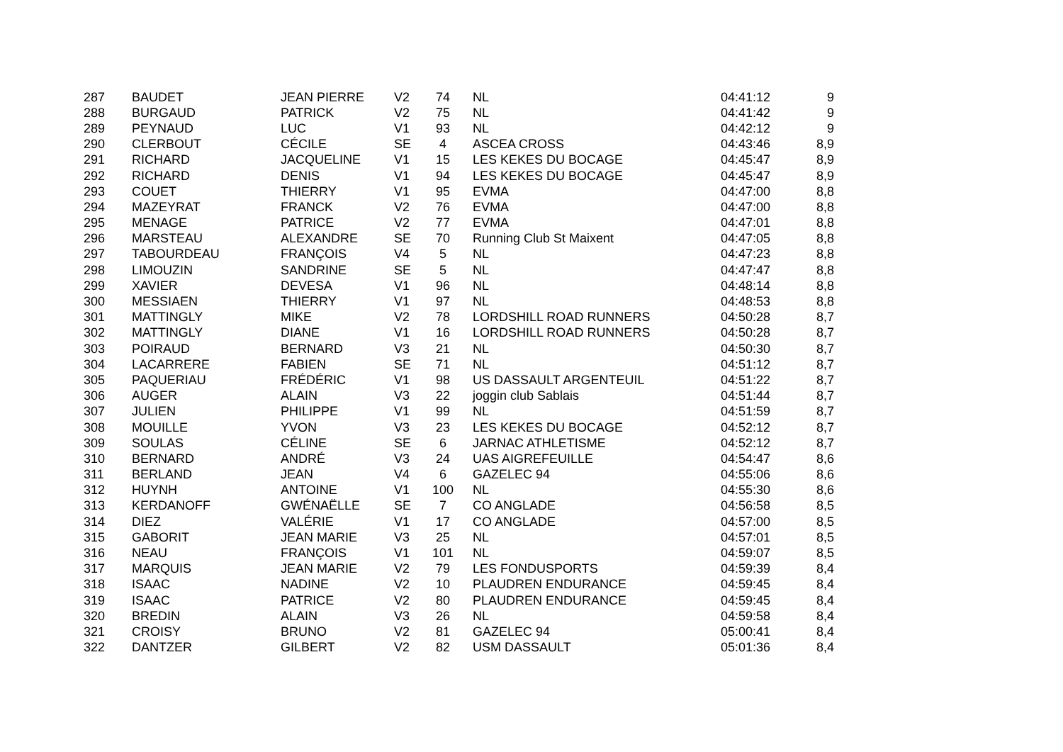| 287 | BAUDET | JEAN PIERRE | V2 | 74 | NL | 04:41:12 | 9 |
| 288 | BURGAUD | PATRICK | V2 | 75 | NL | 04:41:42 | 9 |
| 289 | PEYNAUD | LUC | V1 | 93 | NL | 04:42:12 | 9 |
| 290 | CLERBOUT | CÉCILE | SE | 4 | ASCEA CROSS | 04:43:46 | 8,9 |
| 291 | RICHARD | JACQUELINE | V1 | 15 | LES KEKES DU BOCAGE | 04:45:47 | 8,9 |
| 292 | RICHARD | DENIS | V1 | 94 | LES KEKES DU BOCAGE | 04:45:47 | 8,9 |
| 293 | COUET | THIERRY | V1 | 95 | EVMA | 04:47:00 | 8,8 |
| 294 | MAZEYRAT | FRANCK | V2 | 76 | EVMA | 04:47:00 | 8,8 |
| 295 | MENAGE | PATRICE | V2 | 77 | EVMA | 04:47:01 | 8,8 |
| 296 | MARSTEAU | ALEXANDRE | SE | 70 | Running Club St Maixent | 04:47:05 | 8,8 |
| 297 | TABOURDEAU | FRANÇOIS | V4 | 5 | NL | 04:47:23 | 8,8 |
| 298 | LIMOUZIN | SANDRINE | SE | 5 | NL | 04:47:47 | 8,8 |
| 299 | XAVIER | DEVESA | V1 | 96 | NL | 04:48:14 | 8,8 |
| 300 | MESSIAEN | THIERRY | V1 | 97 | NL | 04:48:53 | 8,8 |
| 301 | MATTINGLY | MIKE | V2 | 78 | LORDSHILL ROAD RUNNERS | 04:50:28 | 8,7 |
| 302 | MATTINGLY | DIANE | V1 | 16 | LORDSHILL ROAD RUNNERS | 04:50:28 | 8,7 |
| 303 | POIRAUD | BERNARD | V3 | 21 | NL | 04:50:30 | 8,7 |
| 304 | LACARRERE | FABIEN | SE | 71 | NL | 04:51:12 | 8,7 |
| 305 | PAQUERIAU | FRÉDÉRIC | V1 | 98 | US DASSAULT ARGENTEUIL | 04:51:22 | 8,7 |
| 306 | AUGER | ALAIN | V3 | 22 | joggin club Sablais | 04:51:44 | 8,7 |
| 307 | JULIEN | PHILIPPE | V1 | 99 | NL | 04:51:59 | 8,7 |
| 308 | MOUILLE | YVON | V3 | 23 | LES KEKES DU BOCAGE | 04:52:12 | 8,7 |
| 309 | SOULAS | CÉLINE | SE | 6 | JARNAC ATHLETISME | 04:52:12 | 8,7 |
| 310 | BERNARD | ANDRÉ | V3 | 24 | UAS AIGREFEUILLE | 04:54:47 | 8,6 |
| 311 | BERLAND | JEAN | V4 | 6 | GAZELEC 94 | 04:55:06 | 8,6 |
| 312 | HUYNH | ANTOINE | V1 | 100 | NL | 04:55:30 | 8,6 |
| 313 | KERDANOFF | GWÉNAËLLE | SE | 7 | CO ANGLADE | 04:56:58 | 8,5 |
| 314 | DIEZ | VALÉRIE | V1 | 17 | CO ANGLADE | 04:57:00 | 8,5 |
| 315 | GABORIT | JEAN MARIE | V3 | 25 | NL | 04:57:01 | 8,5 |
| 316 | NEAU | FRANÇOIS | V1 | 101 | NL | 04:59:07 | 8,5 |
| 317 | MARQUIS | JEAN MARIE | V2 | 79 | LES FONDUSPORTS | 04:59:39 | 8,4 |
| 318 | ISAAC | NADINE | V2 | 10 | PLAUDREN ENDURANCE | 04:59:45 | 8,4 |
| 319 | ISAAC | PATRICE | V2 | 80 | PLAUDREN ENDURANCE | 04:59:45 | 8,4 |
| 320 | BREDIN | ALAIN | V3 | 26 | NL | 04:59:58 | 8,4 |
| 321 | CROISY | BRUNO | V2 | 81 | GAZELEC 94 | 05:00:41 | 8,4 |
| 322 | DANTZER | GILBERT | V2 | 82 | USM DASSAULT | 05:01:36 | 8,4 |